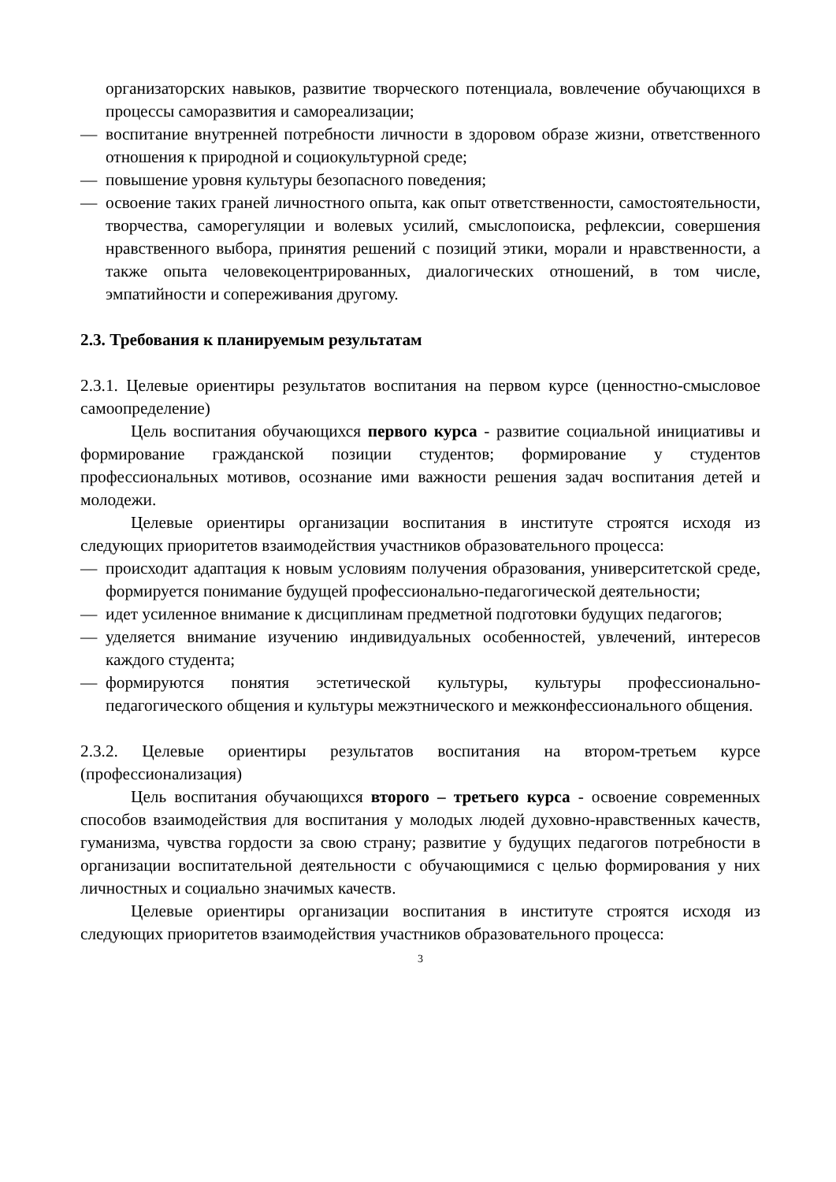организаторских навыков, развитие творческого потенциала, вовлечение обучающихся в процессы саморазвития и самореализации;
— воспитание внутренней потребности личности в здоровом образе жизни, ответственного отношения к природной и социокультурной среде;
— повышение уровня культуры безопасного поведения;
— освоение таких граней личностного опыта, как опыт ответственности, самостоятельности, творчества, саморегуляции и волевых усилий, смыслопоиска, рефлексии, совершения нравственного выбора, принятия решений с позиций этики, морали и нравственности, а также опыта человекоцентрированных, диалогических отношений, в том числе, эмпатийности и сопереживания другому.
2.3. Требования к планируемым результатам
2.3.1. Целевые ориентиры результатов воспитания на первом курсе (ценностно-смысловое самоопределение)
Цель воспитания обучающихся первого курса - развитие социальной инициативы и формирование гражданской позиции студентов; формирование у студентов профессиональных мотивов, осознание ими важности решения задач воспитания детей и молодежи.
Целевые ориентиры организации воспитания в институте строятся исходя из следующих приоритетов взаимодействия участников образовательного процесса:
— происходит адаптация к новым условиям получения образования, университетской среде, формируется понимание будущей профессионально-педагогической деятельности;
— идет усиленное внимание к дисциплинам предметной подготовки будущих педагогов;
— уделяется внимание изучению индивидуальных особенностей, увлечений, интересов каждого студента;
— формируются понятия эстетической культуры, культуры профессионально-педагогического общения и культуры межэтнического и межконфессионального общения.
2.3.2. Целевые ориентиры результатов воспитания на втором-третьем курсе (профессионализация)
Цель воспитания обучающихся второго – третьего курса - освоение современных способов взаимодействия для воспитания у молодых людей духовно-нравственных качеств, гуманизма, чувства гордости за свою страну; развитие у будущих педагогов потребности в организации воспитательной деятельности с обучающимися с целью формирования у них личностных и социально значимых качеств.
Целевые ориентиры организации воспитания в институте строятся исходя из следующих приоритетов взаимодействия участников образовательного процесса:
3